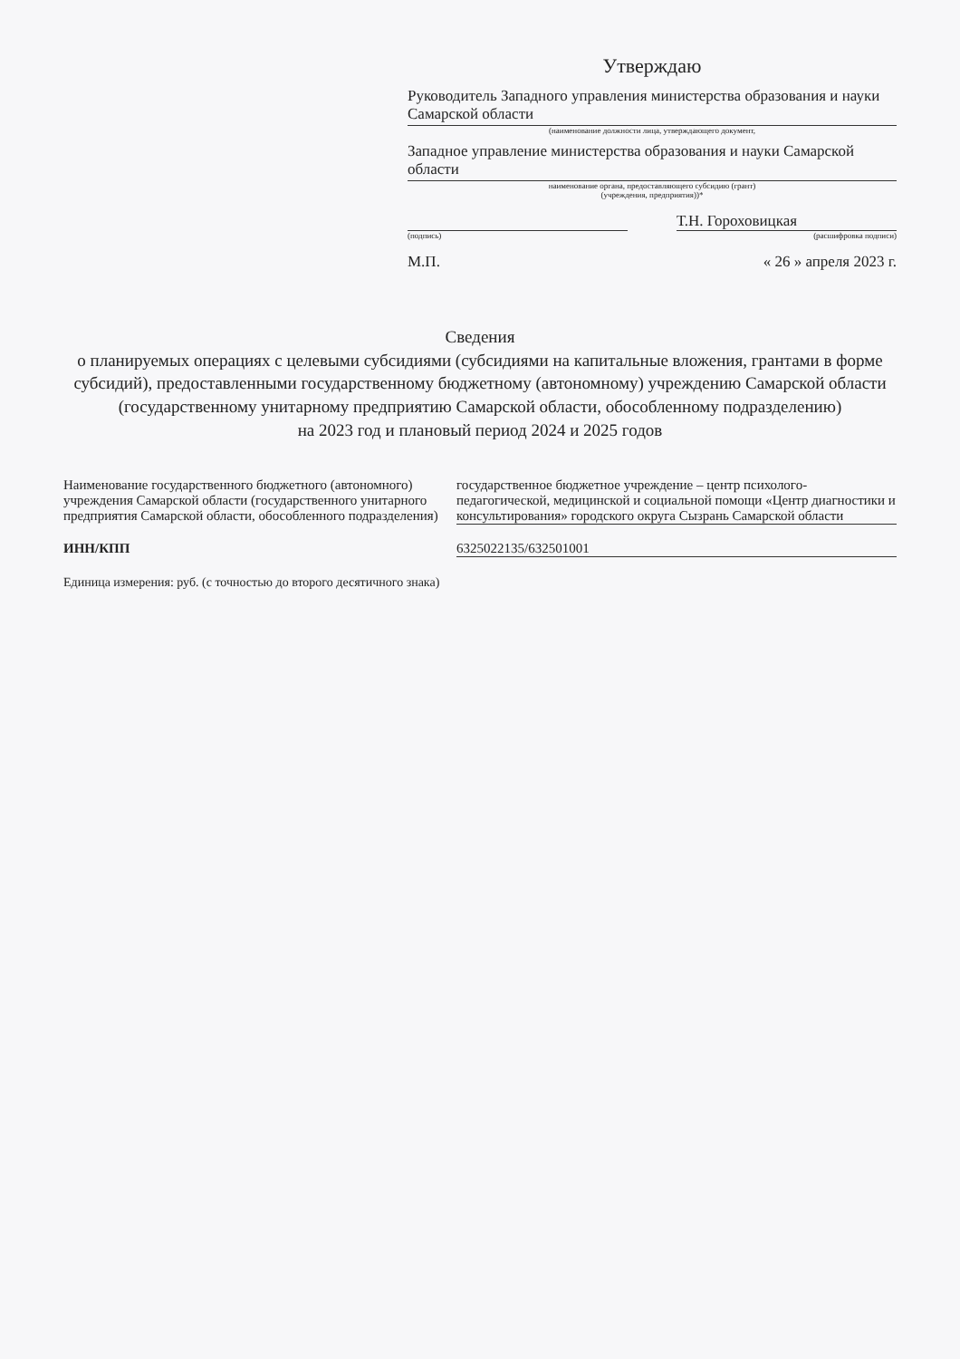Утверждаю
Руководитель Западного управления министерства образования и науки Самарской области
(наименование должности лица, утверждающего документ,
Западное управление министерства образования и науки Самарской области
наименование органа, предоставляющего субсидию (грант)
(учреждения, предприятия))*
Т.Н. Гороховицкая
(подпись) (расшифровка подписи)
М.П. « 26 » апреля 2023 г.
Сведения
о планируемых операциях с целевыми субсидиями (субсидиями на капитальные вложения, грантами в форме субсидий), предоставленными государственному бюджетному (автономному) учреждению Самарской области
(государственному унитарному предприятию Самарской области, обособленному подразделению)
на 2023 год и плановый период 2024 и 2025 годов
Наименование государственного бюджетного (автономного) учреждения Самарской области (государственного унитарного предприятия Самарской области, обособленного подразделения)
государственное бюджетное учреждение – центр психолого-педагогической, медицинской и социальной помощи «Центр диагностики и консультирования» городского округа Сызрань Самарской области
ИНН/КПП 6325022135/632501001
Единица измерения: руб. (с точностью до второго десятичного знака)